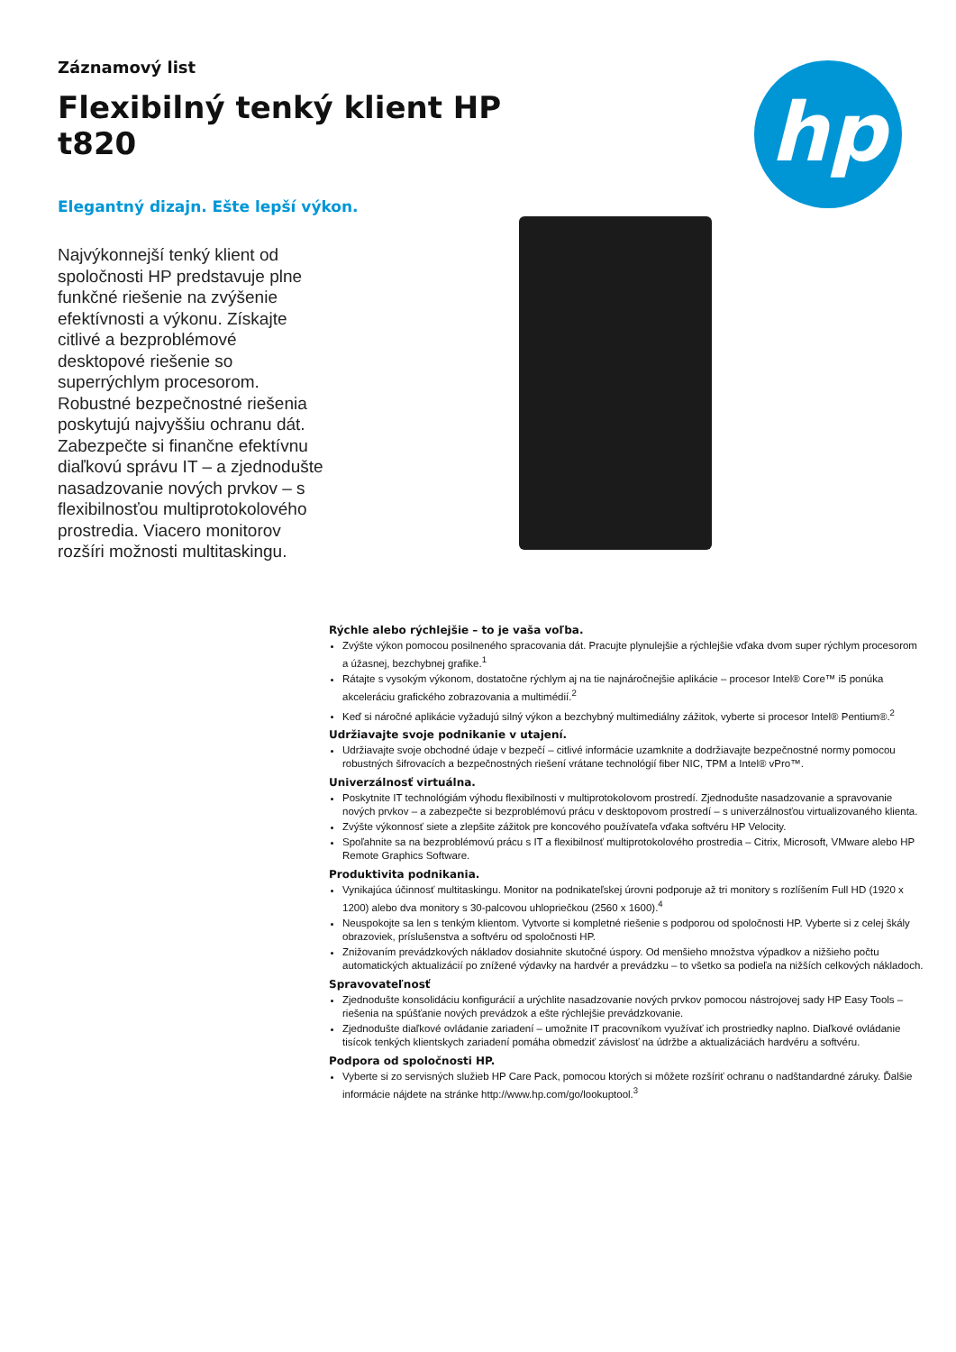Záznamový list
Flexibilný tenký klient HP t820
Elegantný dizajn. Ešte lepší výkon.
Najvýkonnejší tenký klient od spoločnosti HP predstavuje plne funkčné riešenie na zvýšenie efektívnosti a výkonu. Získajte citlivé a bezproblémové desktopové riešenie so superrýchlym procesorom. Robustné bezpečnostné riešenia poskytujú najvyššiu ochranu dát. Zabezpečte si finančne efektívnu diaľkovú správu IT – a zjednodušte nasadzovanie nových prvkov – s flexibilnosťou multiprotokolového prostredia. Viacero monitorov rozšíri možnosti multitaskingu.
hp
Rýchle alebo rýchlejšie – to je vaša voľba.
Zvýšte výkon pomocou posilneného spracovania dát. Pracujte plynulejšie a rýchlejšie vďaka dvom super rýchlym procesorom a úžasnej, bezchybnej grafike.<sup>1</sup>
Rátajte s vysokým výkonom, dostatočne rýchlym aj na tie najnáročnejšie aplikácie – procesor Intel® Core™ i5 ponúka akceleráciu grafického zobrazovania a multimédií.<sup>2</sup>
Keď si náročné aplikácie vyžadujú silný výkon a bezchybný multimediálny zážitok, vyberte si procesor Intel® Pentium®.<sup>2</sup>
Udržiavajte svoje podnikanie v utajení.
Udržiavajte svoje obchodné údaje v bezpečí – citlivé informácie uzamknite a dodržiavajte bezpečnostné normy pomocou robustných šifrovacích a bezpečnostných riešení vrátane technológií fiber NIC, TPM a Intel® vPro™.
Univerzálnosť virtuálna.
Poskytnite IT technológiám výhodu flexibilnosti v multiprotokolovom prostredí. Zjednodušte nasadzovanie a spravovanie nových prvkov – a zabezpečte si bezproblémovú prácu v desktopovom prostredí – s univerzálnosťou virtualizovaného klienta.
Zvýšte výkonnosť siete a zlepšite zážitok pre koncového používateľa vďaka softvéru HP Velocity.
Spoľahnite sa na bezproblémovú prácu s IT a flexibilnosť multiprotokolového prostredia – Citrix, Microsoft, VMware alebo HP Remote Graphics Software.
Produktivita podnikania.
Vynikajúca účinnosť multitaskingu. Monitor na podnikateľskej úrovni podporuje až tri monitory s rozlíšením Full HD (1920 x 1200) alebo dva monitory s 30-palcovou uhlopriečkou (2560 x 1600).<sup>4</sup>
Neuspokojte sa len s tenkým klientom. Vytvorte si kompletné riešenie s podporou od spoločnosti HP. Vyberte si z celej škály obrazoviek, príslušenstva a softvéru od spoločnosti HP.
Znižovaním prevádzkových nákladov dosiahnite skutočné úspory. Od menšieho množstva výpadkov a nižšieho počtu automatických aktualizácií po znížené výdavky na hardvér a prevádzku – to všetko sa podieľa na nižších celkových nákladoch.
Spravovateľnosť
Zjednodušte konsolidáciu konfigurácií a urýchlite nasadzovanie nových prvkov pomocou nástrojovej sady HP Easy Tools – riešenia na spúšťanie nových prevádzok a ešte rýchlejšie prevádzkovanie.
Zjednodušte diaľkové ovládanie zariadení – umožnite IT pracovníkom využívať ich prostriedky naplno. Diaľkové ovládanie tisícok tenkých klientskych zariadení pomáha obmedziť závislosť na údržbe a aktualizáciách hardvéru a softvéru.
Podpora od spoločnosti HP.
Vyberte si zo servisných služieb HP Care Pack, pomocou ktorých si môžete rozšíriť ochranu o nadštandardné záruky. Ďalšie informácie nájdete na stránke http://www.hp.com/go/lookuptool.<sup>3</sup>